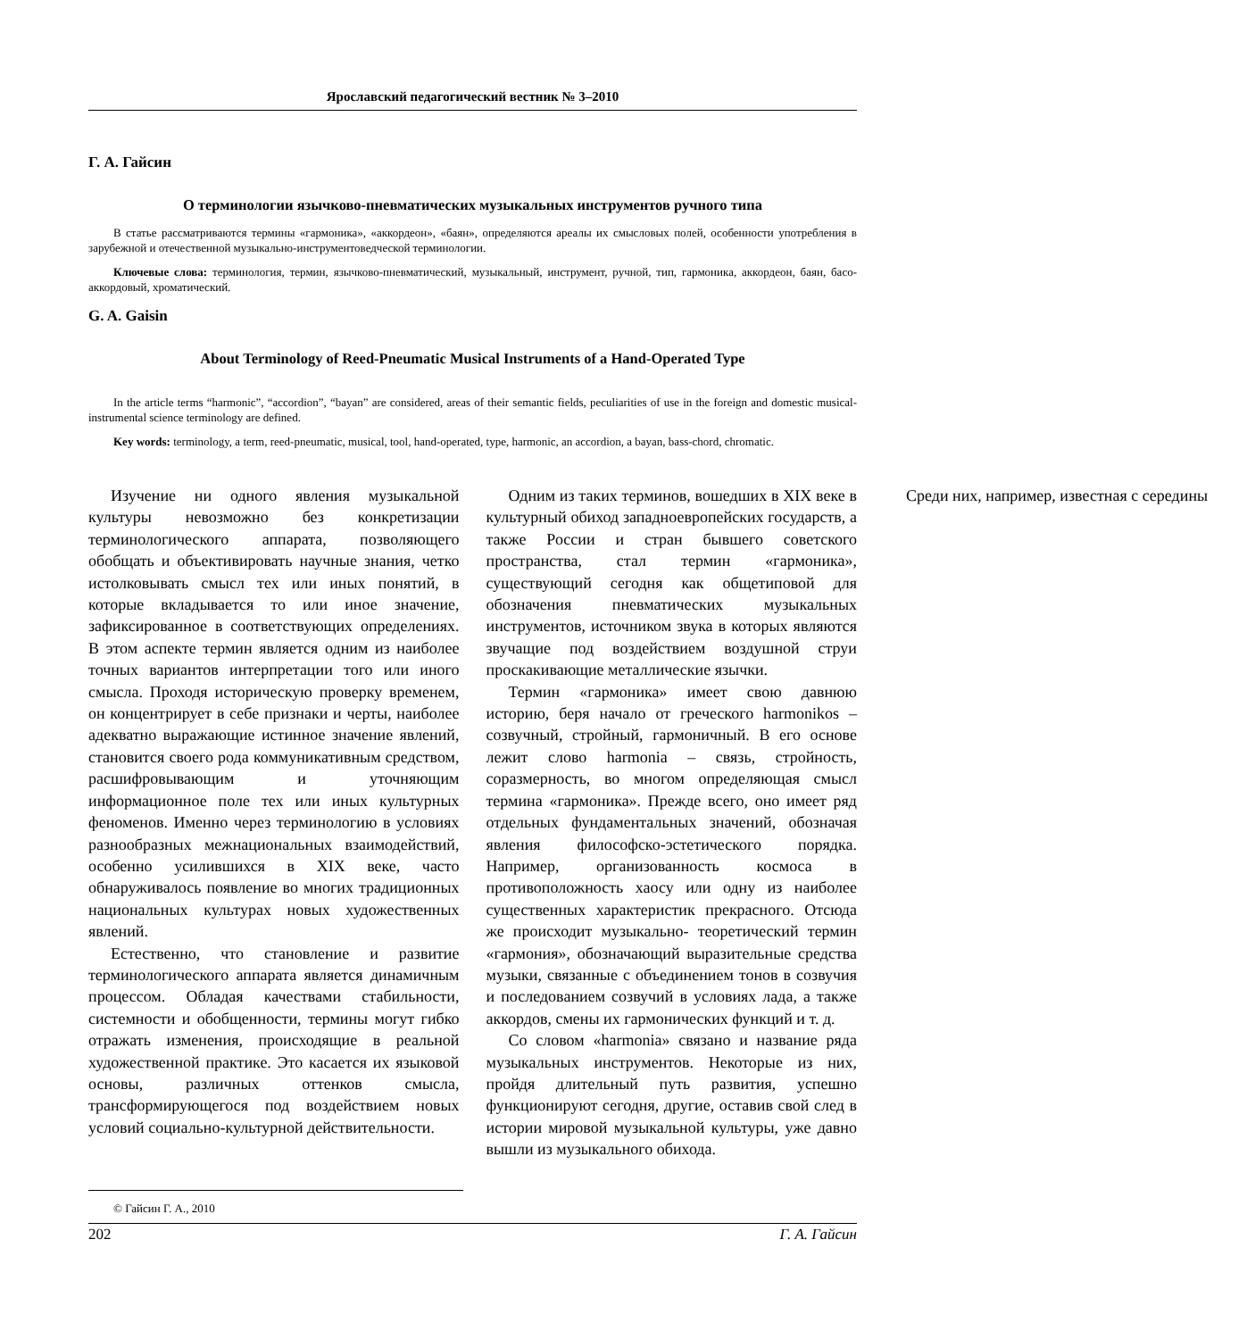Ярославский педагогический вестник № 3–2010
Г. А. Гайсин
О терминологии язычково-пневматических музыкальных инструментов ручного типа
В статье рассматриваются термины «гармоника», «аккордеон», «баян», определяются ареалы их смысловых полей, особенности употребления в зарубежной и отечественной музыкально-инструментоведческой терминологии.
Ключевые слова: терминология, термин, язычково-пневматический, музыкальный, инструмент, ручной, тип, гармоника, аккордеон, баян, басо-аккордовый, хроматический.
G. A. Gaisin
About Terminology of Reed-Pneumatic Musical Instruments of a Hand-Operated Type
In the article terms “harmonic”, “accordion”, “bayan” are considered, areas of their semantic fields, peculiarities of use in the foreign and domestic musical-instrumental science terminology are defined.
Key words: terminology, a term, reed-pneumatic, musical, tool, hand-operated, type, harmonic, an accordion, a bayan, bass-chord, chromatic.
Изучение ни одного явления музыкальной культуры невозможно без конкретизации терминологического аппарата, позволяющего обобщать и объективировать научные знания, четко истолковывать смысл тех или иных понятий, в которые вкладывается то или иное значение, зафиксированное в соответствующих определениях. В этом аспекте термин является одним из наиболее точных вариантов интерпретации того или иного смысла. Проходя историческую проверку временем, он концентрирует в себе признаки и черты, наиболее адекватно выражающие истинное значение явлений, становится своего рода коммуникативным средством, расшифровывающим и уточняющим информационное поле тех или иных культурных феноменов. Именно через терминологию в условиях разнообразных межнациональных взаимодействий, особенно усилившихся в XIX веке, часто обнаруживалось появление во многих традиционных национальных культурах новых художественных явлений.
Естественно, что становление и развитие терминологического аппарата является динамичным процессом. Обладая качествами стабильности, системности и обобщенности, термины могут гибко отражать изменения, происходящие в реальной художественной практике. Это касается их языковой основы, различных оттенков смысла, трансформирующегося под воздействием новых условий социально-культурной действительности.
Одним из таких терминов, вошедших в XIX веке в культурный обиход западноевропейских государств, а также России и стран бывшего советского пространства, стал термин «гармоника», существующий сегодня как общетиповой для обозначения пневматических музыкальных инструментов, источником звука в которых являются звучащие под воздействием воздушной струи проскакивающие металлические язычки.
Термин «гармоника» имеет свою давнюю историю, беря начало от греческого harmonikos – созвучный, стройный, гармоничный. В его основе лежит слово harmonia – связь, стройность, соразмерность, во многом определяющая смысл термина «гармоника». Прежде всего, оно имеет ряд отдельных фундаментальных значений, обозначая явления философско-эстетического порядка. Например, организованность космоса в противоположность хаосу или одну из наиболее существенных характеристик прекрасного. Отсюда же происходит музыкально- теоретический термин «гармония», обозначающий выразительные средства музыки, связанные с объединением тонов в созвучия и последованием созвучий в условиях лада, а также аккордов, смены их гармонических функций и т. д.
Со словом «harmonia» связано и название ряда музыкальных инструментов. Некоторые из них, пройдя длительный путь развития, успешно функционируют сегодня, другие, оставив свой след в истории мировой музыкальной культуры, уже давно вышли из музыкального обихода.
Среди них, например, известная с середины
© Гайсин Г. А., 2010
202 Г. А. Гайсин